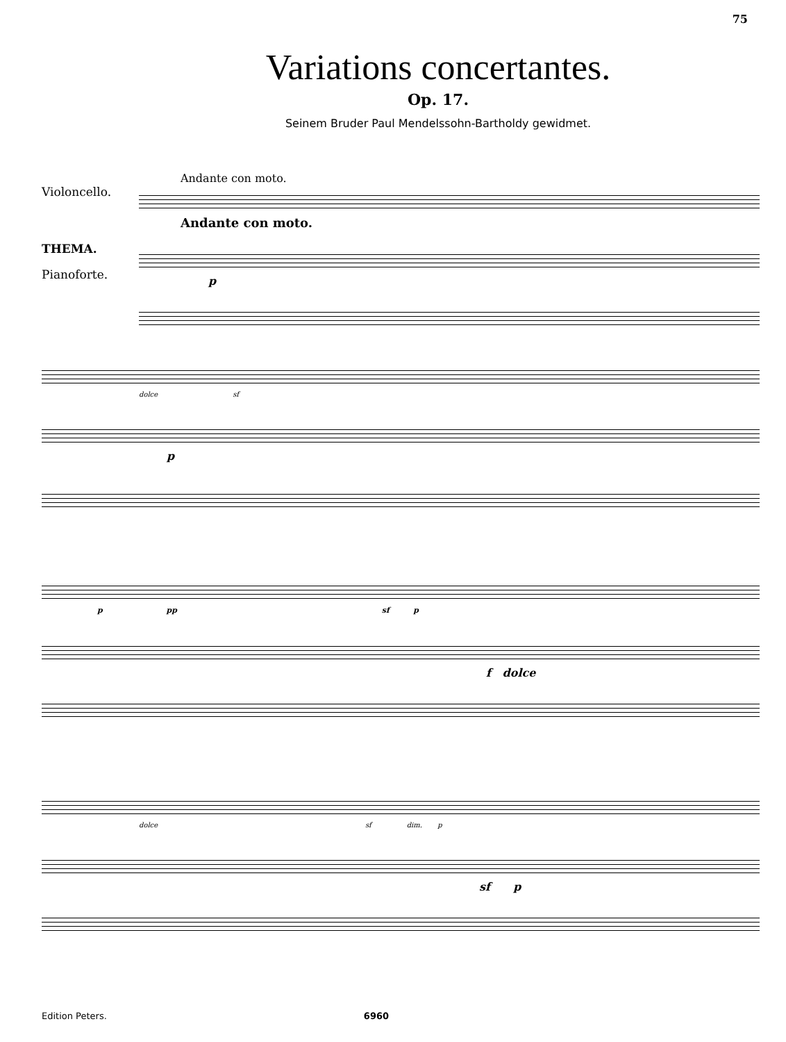75
Variations concertantes.
Op. 17.
Seinem Bruder Paul Mendelssohn-Bartholdy gewidmet.
Andante con moto.
Violoncello. Andante con moto.
THEMA.
Pianoforte.
p
dolce sf
p
p pp sf p
f dolce
dolce sf dim. p
sf p
Edition Peters. 6960